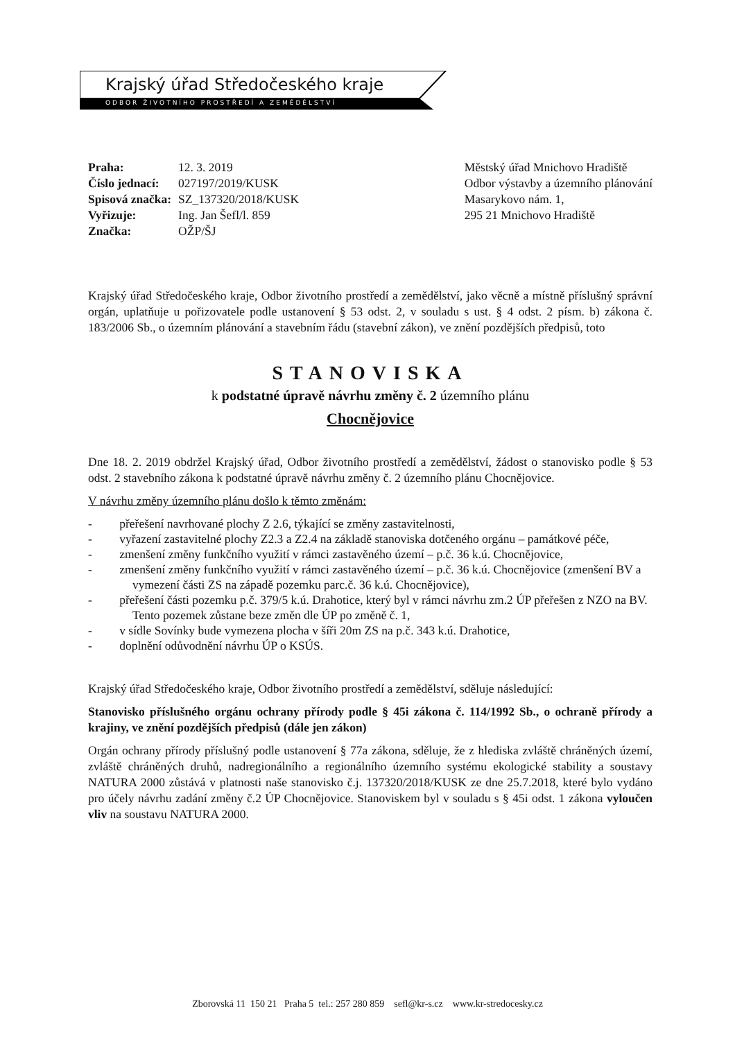Krajský úřad Středočeského kraje
ODBOR ŽIVOTNÍHO PROSTŘEDÍ A ZEMĚDĚLSTVÍ
| Praha: | 12. 3. 2019 |
| Číslo jednací: | 027197/2019/KUSK |
| Spisová značka: | SZ_137320/2018/KUSK |
| Vyřizuje: | Ing. Jan Šefl/l. 859 |
| Značka: | OŽP/ŠJ |
Městský úřad Mnichovo Hradiště
Odbor výstavby a územního plánování
Masarykovo nám. 1,
295 21 Mnichovo Hradiště
Krajský úřad Středočeského kraje, Odbor životního prostředí a zemědělství, jako věcně a místně příslušný správní orgán, uplatňuje u pořizovatele podle ustanovení § 53 odst. 2, v souladu s ust. § 4 odst. 2 písm. b) zákona č. 183/2006 Sb., o územním plánování a stavebním řádu (stavební zákon), ve znění pozdějších předpisů, toto
STANOVISKA
k podstatné úpravě návrhu změny č. 2 územního plánu
Chocnějovice
Dne 18. 2. 2019 obdržel Krajský úřad, Odbor životního prostředí a zemědělství, žádost o stanovisko podle § 53 odst. 2 stavebního zákona k podstatné úpravě návrhu změny č. 2 územního plánu Chocnějovice.
V návrhu změny územního plánu došlo k těmto změnám:
- přeřešení navrhované plochy Z 2.6, týkající se změny zastavitelnosti,
- vyřazení zastavitelné plochy Z2.3 a Z2.4 na základě stanoviska dotčeného orgánu – památkové péče,
- zmenšení změny funkčního využití v rámci zastavěného území – p.č. 36 k.ú. Chocnějovice,
- zmenšení změny funkčního využití v rámci zastavěného území – p.č. 36 k.ú. Chocnějovice (zmenšení BV a vymezení části ZS na západě pozemku parc.č. 36 k.ú. Chocnějovice),
- přeřešení části pozemku p.č. 379/5 k.ú. Drahotice, který byl v rámci návrhu zm.2 ÚP přeřešen z NZO na BV. Tento pozemek zůstane beze změn dle ÚP po změně č. 1,
- v sídle Sovínky bude vymezena plocha v šíři 20m ZS na p.č. 343 k.ú. Drahotice,
- doplnění odůvodnění návrhu ÚP o KSÚS.
Krajský úřad Středočeského kraje, Odbor životního prostředí a zemědělství, sděluje následující:
Stanovisko příslušného orgánu ochrany přírody podle § 45i zákona č. 114/1992 Sb., o ochraně přírody a krajiny, ve znění pozdějších předpisů (dále jen zákon)
Orgán ochrany přírody příslušný podle ustanovení § 77a zákona, sděluje, že z hlediska zvláště chráněných území, zvláště chráněných druhů, nadregionálního a regionálního územního systému ekologické stability a soustavy NATURA 2000 zůstává v platnosti naše stanovisko č.j. 137320/2018/KUSK ze dne 25.7.2018, které bylo vydáno pro účely návrhu zadání změny č.2 ÚP Chocnějovice. Stanoviskem byl v souladu s § 45i odst. 1 zákona vyloučen vliv na soustavu NATURA 2000.
Zborovská 11 150 21 Praha 5 tel.: 257 280 859 sefl@kr-s.cz www.kr-stredocesky.cz